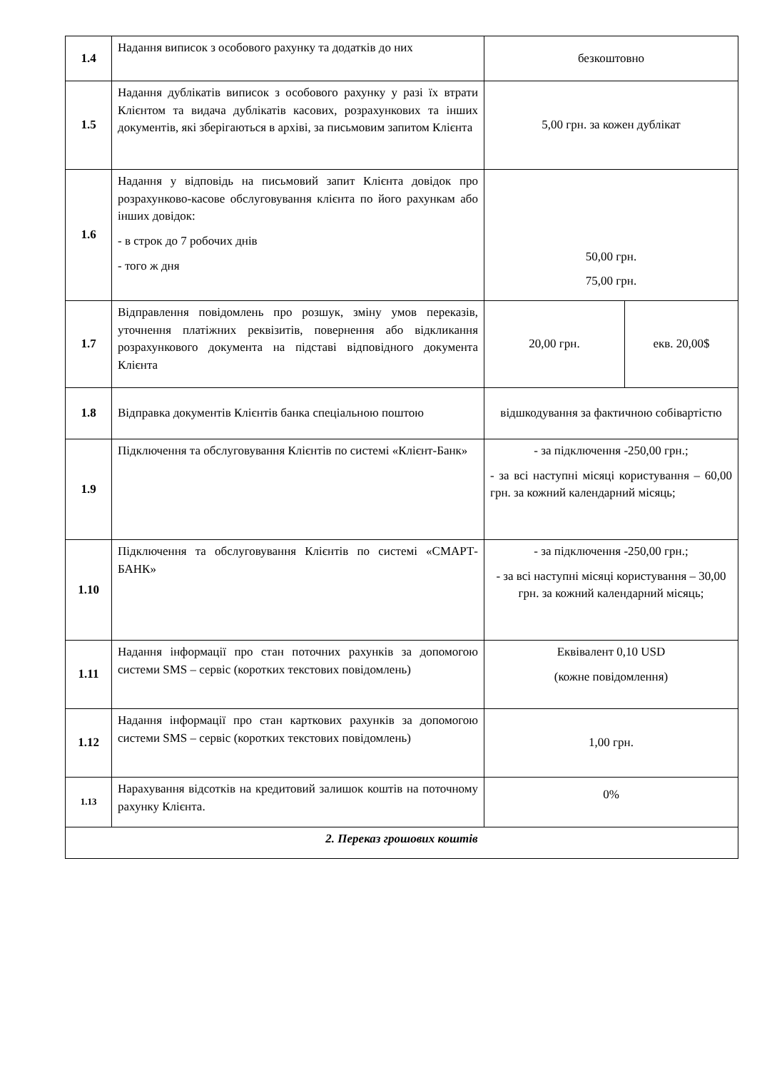| 1.4 | Надання виписок з особового рахунку та додатків до них | безкоштовно | |
| 1.5 | Надання дублікатів виписок з особового рахунку у разі їх втрати Клієнтом та видача дублікатів касових, розрахункових та інших документів, які зберігаються в архіві, за письмовим запитом Клієнта | 5,00 грн. за кожен дублікат | |
| 1.6 | Надання у відповідь на письмовий запит Клієнта довідок про розрахунково-касове обслуговування клієнта по його рахункам або інших довідок: - в строк до 7 робочих днів - того ж дня | 50,00 грн. 75,00 грн. | |
| 1.7 | Відправлення повідомлень про розшук, зміну умов переказів, уточнення платіжних реквізитів, повернення або відкликання розрахункового документа на підставі відповідного документа Клієнта | 20,00 грн. | екв. 20,00$ |
| 1.8 | Відправка документів Клієнтів банка спеціальною поштою | відшкодування за фактичною собівартістю | |
| 1.9 | Підключення та обслуговування Клієнтів по системі «Клієнт-Банк» | - за підключення -250,00 грн.; - за всі наступні місяці користування – 60,00 грн. за кожний календарний місяць; | |
| 1.10 | Підключення та обслуговування Клієнтів по системі «СМАРТ-БАНК» | - за підключення -250,00 грн.; - за всі наступні місяці користування – 30,00 грн. за кожний календарний місяць; | |
| 1.11 | Надання інформації про стан поточних рахунків за допомогою системи SMS – сервіс (коротких текстових повідомлень) | Еквівалент 0,10 USD (кожне повідомлення) | |
| 1.12 | Надання інформації про стан карткових рахунків за допомогою системи SMS – сервіс (коротких текстових повідомлень) | 1,00 грн. | |
| 1.13 | Нарахування відсотків на кредитовий залишок коштів на поточному рахунку Клієнта. | 0% | |
| 2. Переказ грошових коштів | | | |